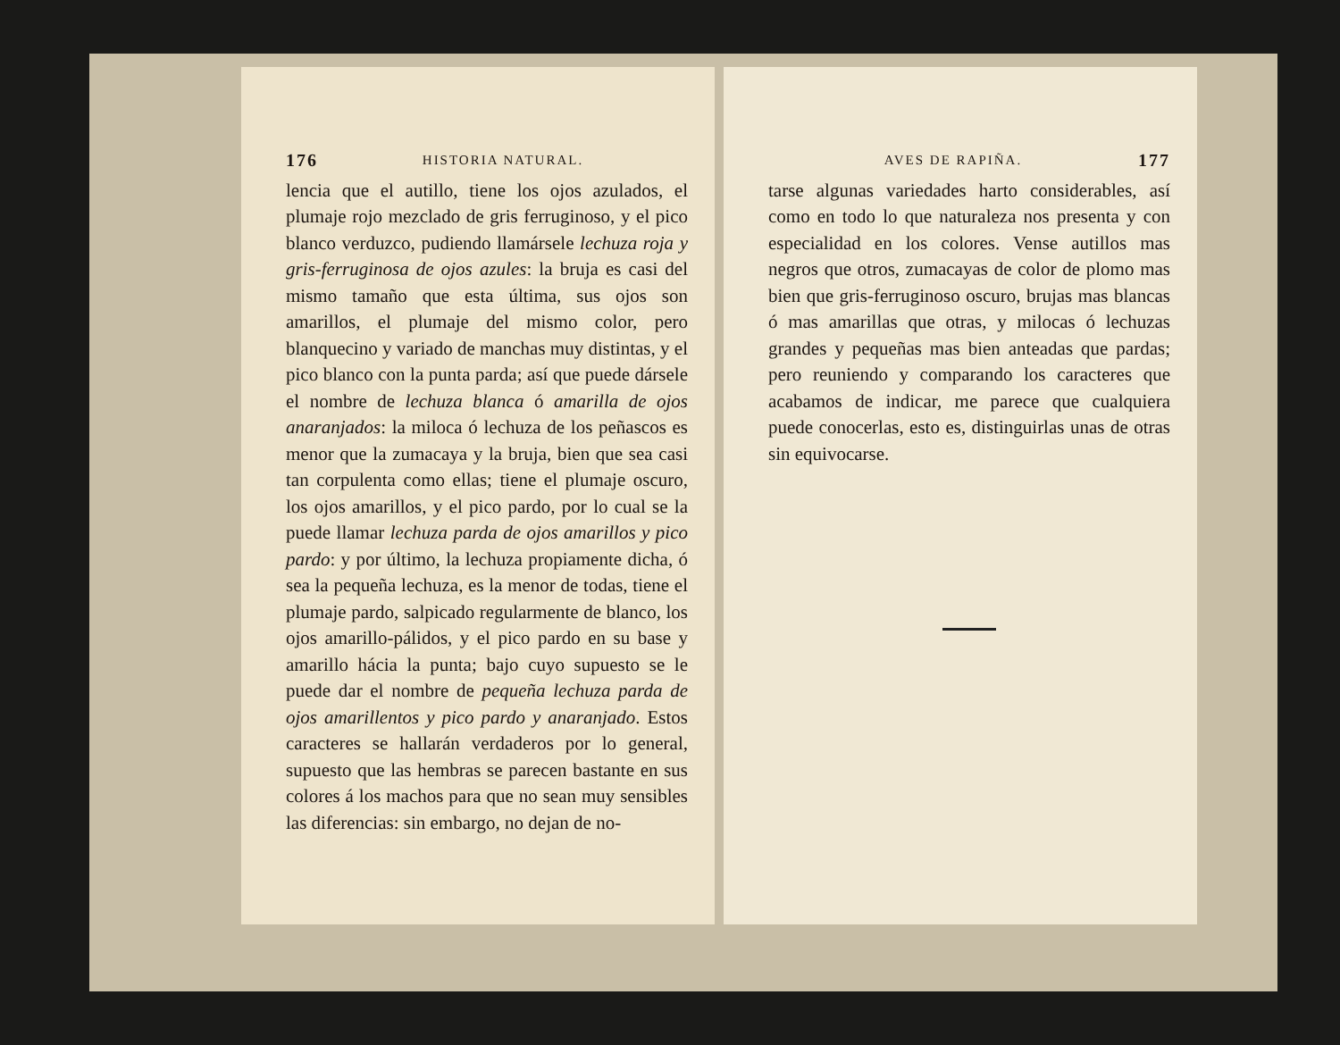176 HISTORIA NATURAL.
lencia que el autillo, tiene los ojos azulados, el plumaje rojo mezclado de gris ferruginoso, y el pico blanco verduzco, pudiendo llamársele lechuza roja y gris-ferruginosa de ojos azules: la bruja es casi del mismo tamaño que esta última, sus ojos son amarillos, el plumaje del mismo color, pero blanquecino y variado de manchas muy distintas, y el pico blanco con la punta parda; así que puede dársele el nombre de lechuza blanca ó amarilla de ojos anaranjados: la miloca ó lechuza de los peñascos es menor que la zumacaya y la bruja, bien que sea casi tan corpulenta como ellas; tiene el plumaje oscuro, los ojos amarillos, y el pico pardo, por lo cual se la puede llamar lechuza parda de ojos amarillos y pico pardo: y por último, la lechuza propiamente dicha, ó sea la pequeña lechuza, es la menor de todas, tiene el plumaje pardo, salpicado regularmente de blanco, los ojos amarillo-pálidos, y el pico pardo en su base y amarillo hácia la punta; bajo cuyo supuesto se le puede dar el nombre de pequeña lechuza parda de ojos amarillentos y pico pardo y anaranjado. Estos caracteres se hallarán verdaderos por lo general, supuesto que las hembras se parecen bastante en sus colores á los machos para que no sean muy sensibles las diferencias: sin embargo, no dejan de no-
AVES DE RAPIÑA. 177
tarse algunas variedades harto considerables, así como en todo lo que naturaleza nos presenta y con especialidad en los colores. Vense autillos mas negros que otros, zumacayas de color de plomo mas bien que gris-ferruginoso oscuro, brujas mas blancas ó mas amarillas que otras, y milocas ó lechuzas grandes y pequeñas mas bien anteadas que pardas; pero reuniendo y comparando los caracteres que acabamos de indicar, me parece que cualquiera puede conocerlas, esto es, distinguirlas unas de otras sin equivocarse.